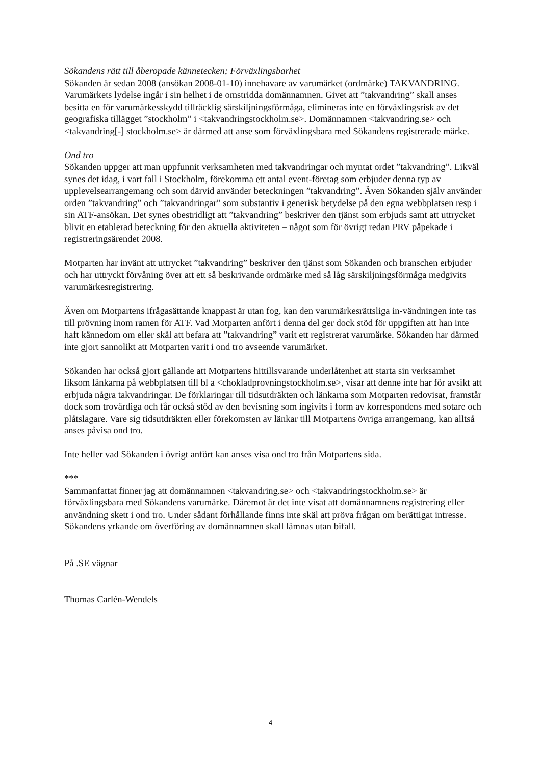Sökandens rätt till åberopade kännetecken; Förväxlingsbarhet
Sökanden är sedan 2008 (ansökan 2008-01-10) innehavare av varumärket (ordmärke) TAKVANDRING. Varumärkets lydelse ingår i sin helhet i de omstridda domännamnen. Givet att ”takvandring” skall anses besitta en för varumärkesskydd tillräcklig särskiljningsförmåga, elimineras inte en förväxlingsrisk av det geografiska tillägget ”stockholm” i <takvandringstockholm.se>. Domännamnen <takvandring.se> och <takvandring[-] stockholm.se> är därmed att anse som förväxlingsbara med Sökandens registrerade märke.
Ond tro
Sökanden uppger att man uppfunnit verksamheten med takvandringar och myntat ordet ”takvandring”. Likväl synes det idag, i vart fall i Stockholm, förekomma ett antal event-företag som erbjuder denna typ av upplevelsearrangemang och som därvid använder beteckningen ”takvandring”. Även Sökanden själv använder orden ”takvandring” och ”takvandringar” som substantiv i generisk betydelse på den egna webbplatsen resp i sin ATF-ansökan. Det synes obestridligt att ”takvandring” beskriver den tjänst som erbjuds samt att uttrycket blivit en etablerad beteckning för den aktuella aktiviteten – något som för övrigt redan PRV påpekade i registreringsärendet 2008.
Motparten har invänt att uttrycket ”takvandring” beskriver den tjänst som Sökanden och branschen erbjuder och har uttryckt förvåning över att ett så beskrivande ordmärke med så låg särskiljningsförmåga medgivits varumärkesregistrering.
Även om Motpartens ifrågasättande knappast är utan fog, kan den varumärkesrättsliga in-vändningen inte tas till prövning inom ramen för ATF. Vad Motparten anfört i denna del ger dock stöd för uppgiften att han inte haft kännedom om eller skäl att befara att ”takvandring” varit ett registrerat varumärke. Sökanden har därmed inte gjort sannolikt att Motparten varit i ond tro avseende varumärket.
Sökanden har också gjort gällande att Motpartens hittillsvarande underlåtenhet att starta sin verksamhet liksom länkarna på webbplatsen till bl a <chokladprovningstockholm.se>, visar att denne inte har för avsikt att erbjuda några takvandringar. De förklaringar till tidsutdräkten och länkarna som Motparten redovisat, framstår dock som trovärdiga och får också stöd av den bevisning som ingivits i form av korrespondens med sotare och plåtslagare. Vare sig tidsutdräkten eller förekomsten av länkar till Motpartens övriga arrangemang, kan alltså anses påvisa ond tro.
Inte heller vad Sökanden i övrigt anfört kan anses visa ond tro från Motpartens sida.
***
Sammanfattat finner jag att domännamnen <takvandring.se> och <takvandringstockholm.se> är förväxlingsbara med Sökandens varumärke. Däremot är det inte visat att domännamnens registrering eller användning skett i ond tro. Under sådant förhållande finns inte skäl att pröva frågan om berättigat intresse. Sökandens yrkande om överföring av domännamnen skall lämnas utan bifall.
På .SE vägnar
Thomas Carlén-Wendels
4